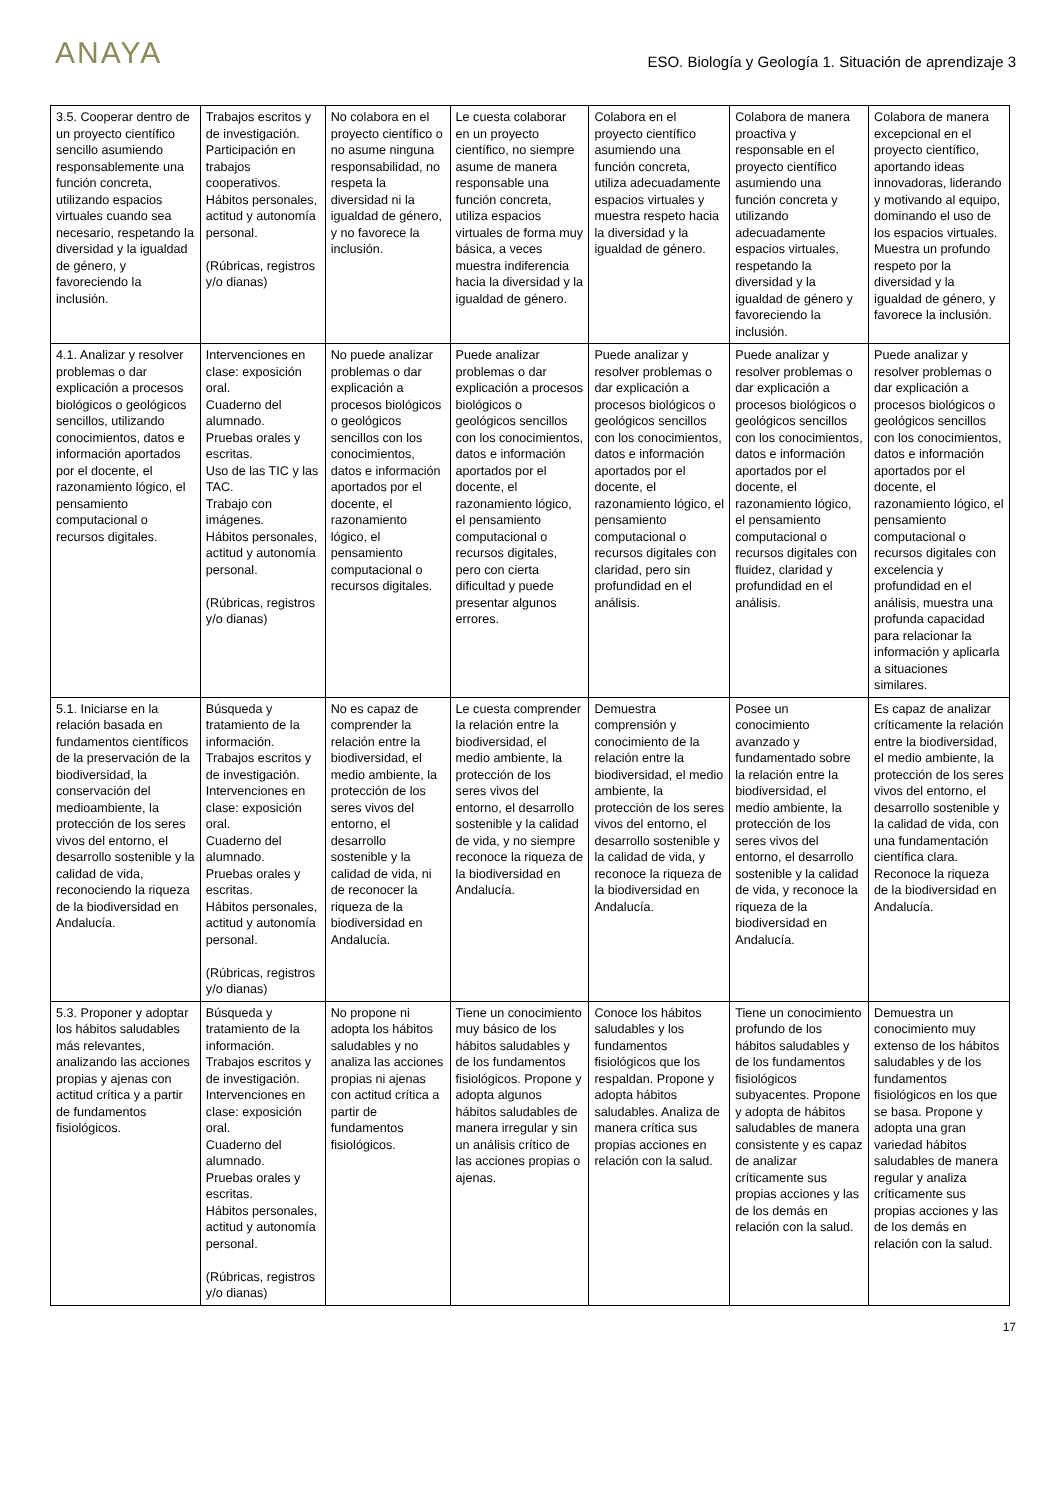ANAYA
ESO. Biología y Geología 1. Situación de aprendizaje 3
| 3.5. Cooperar dentro de un proyecto científico sencillo asumiendo responsablemente una función concreta, utilizando espacios virtuales cuando sea necesario, respetando la diversidad y la igualdad de género, y favoreciendo la inclusión. | Trabajos escritos y de investigación. Participación en trabajos cooperativos. Hábitos personales, actitud y autonomía personal. (Rúbricas, registros y/o dianas) | No colabora en el proyecto científico o no asume ninguna responsabilidad, no respeta la diversidad ni la igualdad de género, y no favorece la inclusión. | Le cuesta colaborar en un proyecto científico, no siempre asume de manera responsable una función concreta, utiliza espacios virtuales de forma muy básica, a veces muestra indiferencia hacia la diversidad y la igualdad de género. | Colabora en el proyecto científico asumiendo una función concreta, utiliza adecuadamente espacios virtuales y muestra respeto hacia la diversidad y la igualdad de género. | Colabora de manera proactiva y responsable en el proyecto científico asumiendo una función concreta y utilizando adecuadamente espacios virtuales, respetando la diversidad y la igualdad de género y favoreciendo la inclusión. | Colabora de manera excepcional en el proyecto científico, aportando ideas innovadoras, liderando y motivando al equipo, dominando el uso de los espacios virtuales. Muestra un profundo respeto por la diversidad y la igualdad de género, y favorece la inclusión. |
| 4.1. Analizar y resolver problemas o dar explicación a procesos biológicos o geológicos sencillos, utilizando conocimientos, datos e información aportados por el docente, el razonamiento lógico, el pensamiento computacional o recursos digitales. | Intervenciones en clase: exposición oral. Cuaderno del alumnado. Pruebas orales y escritas. Uso de las TIC y las TAC. Trabajo con imágenes. Hábitos personales, actitud y autonomía personal. (Rúbricas, registros y/o dianas) | No puede analizar problemas o dar explicación a procesos biológicos o geológicos sencillos con los conocimientos, datos e información aportados por el docente, el razonamiento lógico, el pensamiento computacional o recursos digitales. | Puede analizar problemas o dar explicación a procesos biológicos o geológicos sencillos con los conocimientos, datos e información aportados por el docente, el razonamiento lógico, el pensamiento computacional o recursos digitales, pero con cierta dificultad y puede presentar algunos errores. | Puede analizar y resolver problemas o dar explicación a procesos biológicos o geológicos sencillos con los conocimientos, datos e información aportados por el docente, el razonamiento lógico, el pensamiento computacional o recursos digitales con claridad, pero sin profundidad en el análisis. | Puede analizar y resolver problemas o dar explicación a procesos biológicos o geológicos sencillos con los conocimientos, datos e información aportados por el docente, el razonamiento lógico, el pensamiento computacional o recursos digitales con fluidez, claridad y profundidad en el análisis. | Puede analizar y resolver problemas o dar explicación a procesos biológicos o geológicos sencillos con los conocimientos, datos e información aportados por el docente, el razonamiento lógico, el pensamiento computacional o recursos digitales con excelencia y profundidad en el análisis, muestra una profunda capacidad para relacionar la información y aplicarla a situaciones similares. |
| 5.1. Iniciarse en la relación basada en fundamentos científicos de la preservación de la biodiversidad, la conservación del medioambiente, la protección de los seres vivos del entorno, el desarrollo sostenible y la calidad de vida, reconociendo la riqueza de la biodiversidad en Andalucía. | Búsqueda y tratamiento de la información. Trabajos escritos y de investigación. Intervenciones en clase: exposición oral. Cuaderno del alumnado. Pruebas orales y escritas. Hábitos personales, actitud y autonomía personal. (Rúbricas, registros y/o dianas) | No es capaz de comprender la relación entre la biodiversidad, el medio ambiente, la protección de los seres vivos del entorno, el desarrollo sostenible y la calidad de vida, ni de reconocer la riqueza de la biodiversidad en Andalucía. | Le cuesta comprender la relación entre la biodiversidad, el medio ambiente, la protección de los seres vivos del entorno, el desarrollo sostenible y la calidad de vida, y no siempre reconoce la riqueza de la biodiversidad en Andalucía. | Demuestra comprensión y conocimiento de la relación entre la biodiversidad, el medio ambiente, la protección de los seres vivos del entorno, el desarrollo sostenible y la calidad de vida, y reconoce la riqueza de la biodiversidad en Andalucía. | Posee un conocimiento avanzado y fundamentado sobre la relación entre la biodiversidad, el medio ambiente, la protección de los seres vivos del entorno, el desarrollo sostenible y la calidad de vida, y reconoce la riqueza de la biodiversidad en Andalucía. | Es capaz de analizar críticamente la relación entre la biodiversidad, el medio ambiente, la protección de los seres vivos del entorno, el desarrollo sostenible y la calidad de vida, con una fundamentación científica clara. Reconoce la riqueza de la biodiversidad en Andalucía. |
| 5.3. Proponer y adoptar los hábitos saludables más relevantes, analizando las acciones propias y ajenas con actitud crítica y a partir de fundamentos fisiológicos. | Búsqueda y tratamiento de la información. Trabajos escritos y de investigación. Intervenciones en clase: exposición oral. Cuaderno del alumnado. Pruebas orales y escritas. Hábitos personales, actitud y autonomía personal. (Rúbricas, registros y/o dianas) | No propone ni adopta los hábitos saludables y no analiza las acciones propias ni ajenas con actitud crítica a partir de fundamentos fisiológicos. | Tiene un conocimiento muy básico de los hábitos saludables y de los fundamentos fisiológicos. Propone y adopta algunos hábitos saludables de manera irregular y sin un análisis crítico de las acciones propias o ajenas. | Conoce los hábitos saludables y los fundamentos fisiológicos que los respaldan. Propone y adopta hábitos saludables. Analiza de manera crítica sus propias acciones en relación con la salud. | Tiene un conocimiento profundo de los hábitos saludables y de los fundamentos fisiológicos subyacentes. Propone y adopta de hábitos saludables de manera consistente y es capaz de analizar críticamente sus propias acciones y las de los demás en relación con la salud. | Demuestra un conocimiento muy extenso de los hábitos saludables y de los fundamentos fisiológicos en los que se basa. Propone y adopta una gran variedad hábitos saludables de manera regular y analiza críticamente sus propias acciones y las de los demás en relación con la salud. |
17